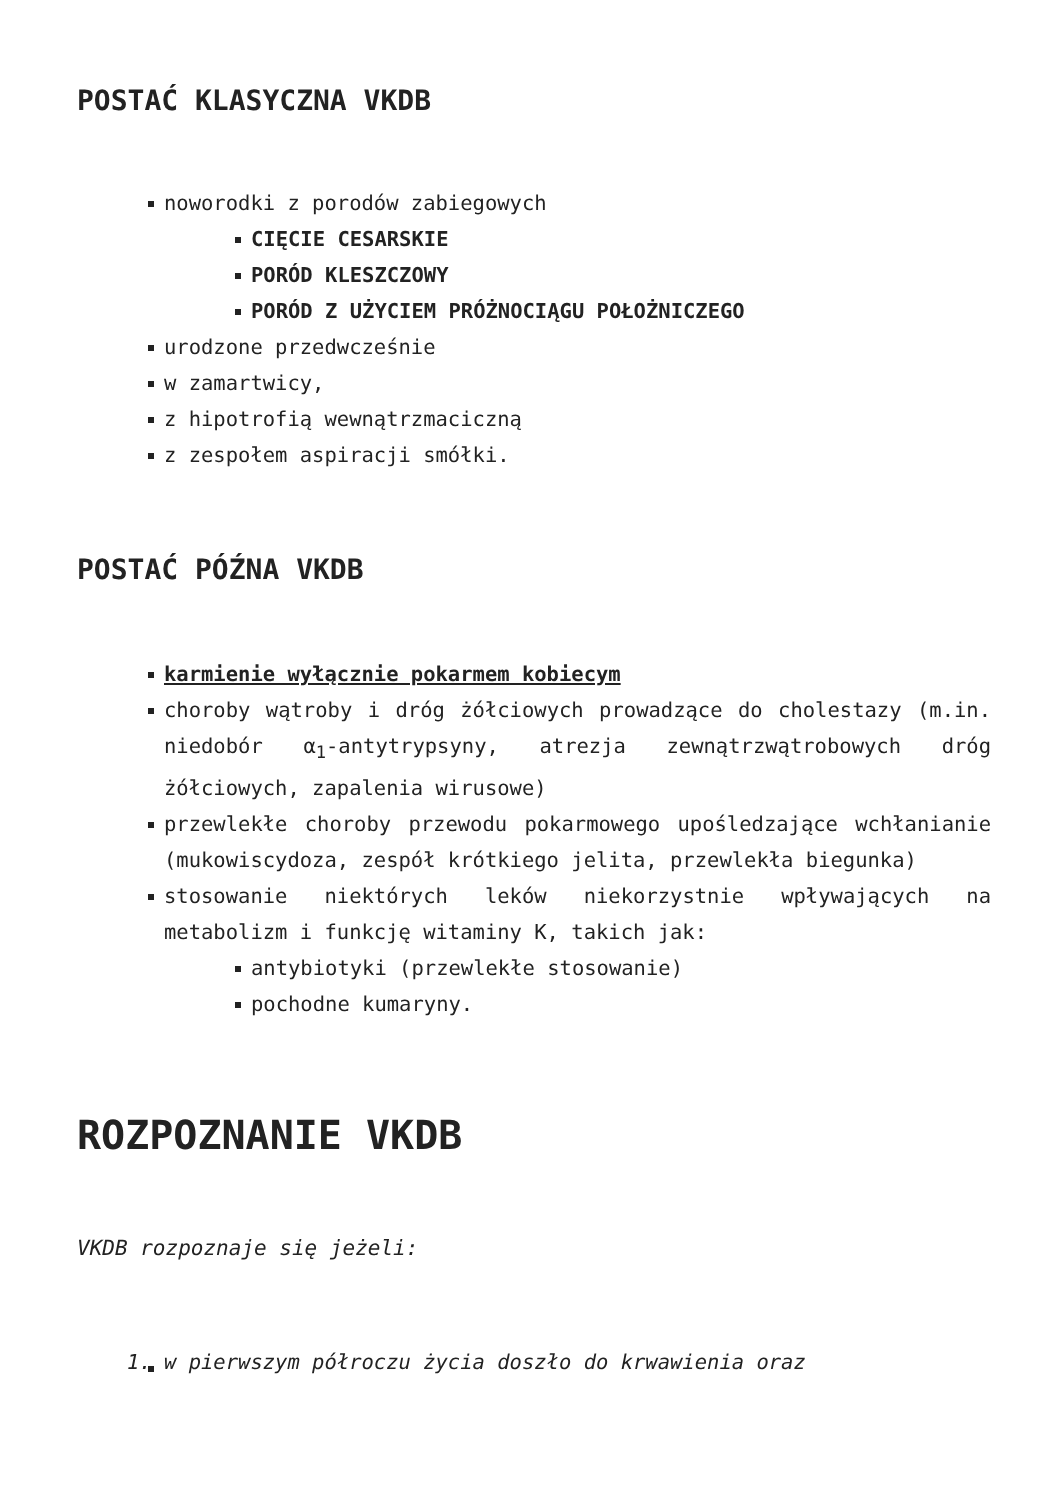POSTAĆ KLASYCZNA VKDB
noworodki z porodów zabiegowych
CIĘCIE CESARSKIE
PORÓD KLESZCZOWY
PORÓD Z UŻYCIEM PRÓŻNOCIĄGU POŁOŻNICZEGO
urodzone przedwcześnie
w zamartwicy,
z hipotrofią wewnątrzmaciczną
z zespołem aspiracji smółki.
POSTAĆ PÓŹNA VKDB
karmienie wyłącznie pokarmem kobiecym
choroby wątroby i dróg żółciowych prowadzące do cholestazy (m.in. niedobór α<sub>1</sub>-antytrypsyny, atrezja zewnątrzwątrobowych dróg żółciowych, zapalenia wirusowe)
przewlekłe choroby przewodu pokarmowego upośledzające wchłanianie (mukowiscydoza, zespół krótkiego jelita, przewlekła biegunka)
stosowanie niektórych leków niekorzystnie wpływających na metabolizm i funkcję witaminy K, takich jak:
antybiotyki (przewlekłe stosowanie)
pochodne kumaryny.
ROZPOZNANIE VKDB
VKDB rozpoznaje się jeżeli:
1. w pierwszym półroczu życia doszło do krwawienia oraz